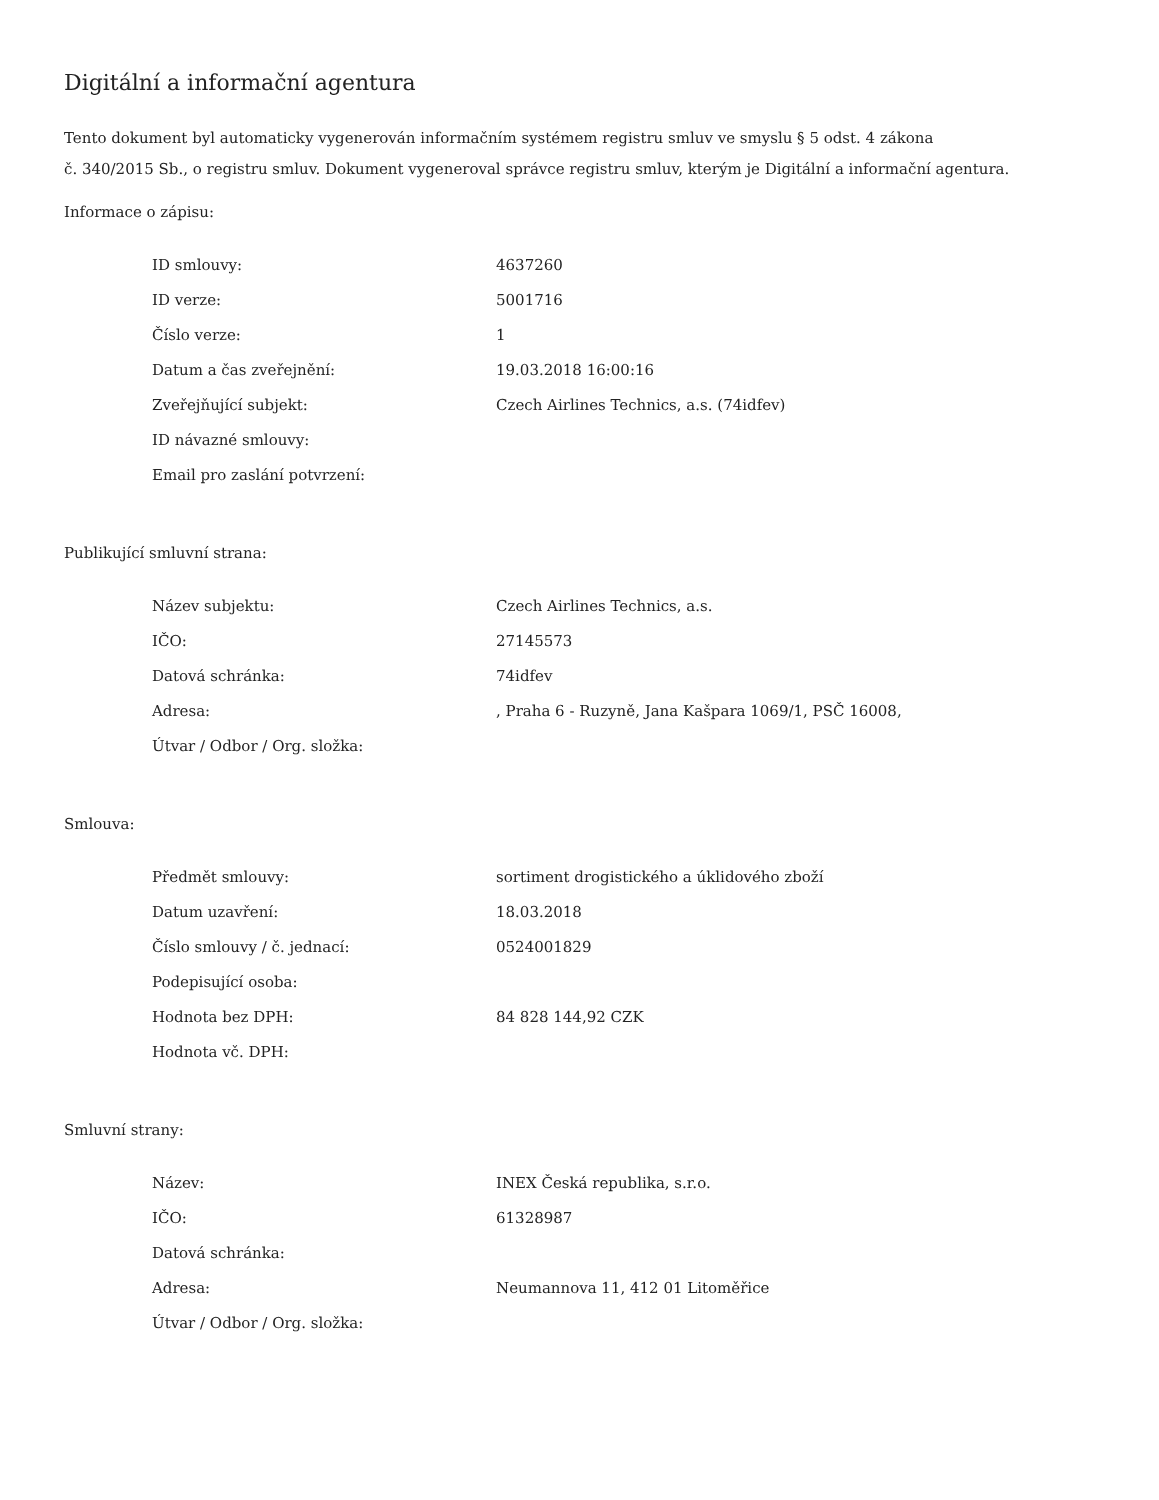Digitální a informační agentura
Tento dokument byl automaticky vygenerován informačním systémem registru smluv ve smyslu § 5 odst. 4 zákona
č. 340/2015 Sb., o registru smluv. Dokument vygeneroval správce registru smluv, kterým je Digitální a informační agentura.
Informace o zápisu:
| ID smlouvy: | 4637260 |
| ID verze: | 5001716 |
| Číslo verze: | 1 |
| Datum a čas zveřejnění: | 19.03.2018 16:00:16 |
| Zveřejňující subjekt: | Czech Airlines Technics, a.s. (74idfev) |
| ID návazné smlouvy: | |
| Email pro zaslání potvrzení: | |
Publikující smluvní strana:
| Název subjektu: | Czech Airlines Technics, a.s. |
| IČO: | 27145573 |
| Datová schránka: | 74idfev |
| Adresa: | , Praha 6 - Ruzyně, Jana Kašpara 1069/1, PSČ 16008, |
| Útvar / Odbor / Org. složka: | |
Smlouva:
| Předmět smlouvy: | sortiment drogistického a úklidového zboží |
| Datum uzavření: | 18.03.2018 |
| Číslo smlouvy / č. jednací: | 0524001829 |
| Podepisující osoba: | |
| Hodnota bez DPH: | 84 828 144,92 CZK |
| Hodnota vč. DPH: | |
Smluvní strany:
| Název: | INEX Česká republika, s.r.o. |
| IČO: | 61328987 |
| Datová schránka: | |
| Adresa: | Neumannova 11, 412 01 Litoměřice |
| Útvar / Odbor / Org. složka: | |